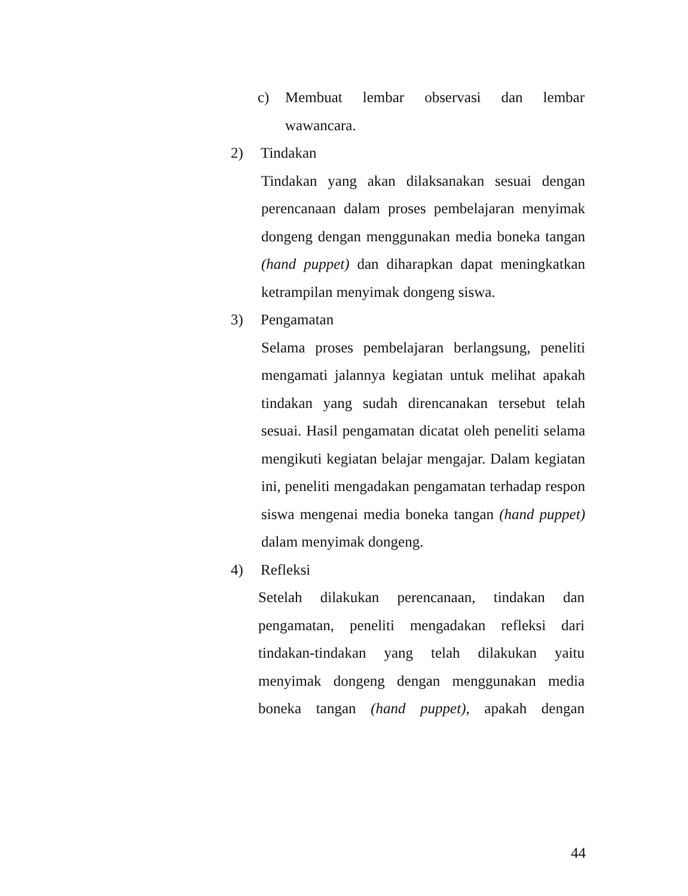c) Membuat lembar observasi dan lembar wawancara.
2) Tindakan
Tindakan yang akan dilaksanakan sesuai dengan perencanaan dalam proses pembelajaran menyimak dongeng dengan menggunakan media boneka tangan (hand puppet) dan diharapkan dapat meningkatkan ketrampilan menyimak dongeng siswa.
3) Pengamatan
Selama proses pembelajaran berlangsung, peneliti mengamati jalannya kegiatan untuk melihat apakah tindakan yang sudah direncanakan tersebut telah sesuai. Hasil pengamatan dicatat oleh peneliti selama mengikuti kegiatan belajar mengajar. Dalam kegiatan ini, peneliti mengadakan pengamatan terhadap respon siswa mengenai media boneka tangan (hand puppet) dalam menyimak dongeng.
4) Refleksi
Setelah dilakukan perencanaan, tindakan dan pengamatan, peneliti mengadakan refleksi dari tindakan-tindakan yang telah dilakukan yaitu menyimak dongeng dengan menggunakan media boneka tangan (hand puppet), apakah dengan
44